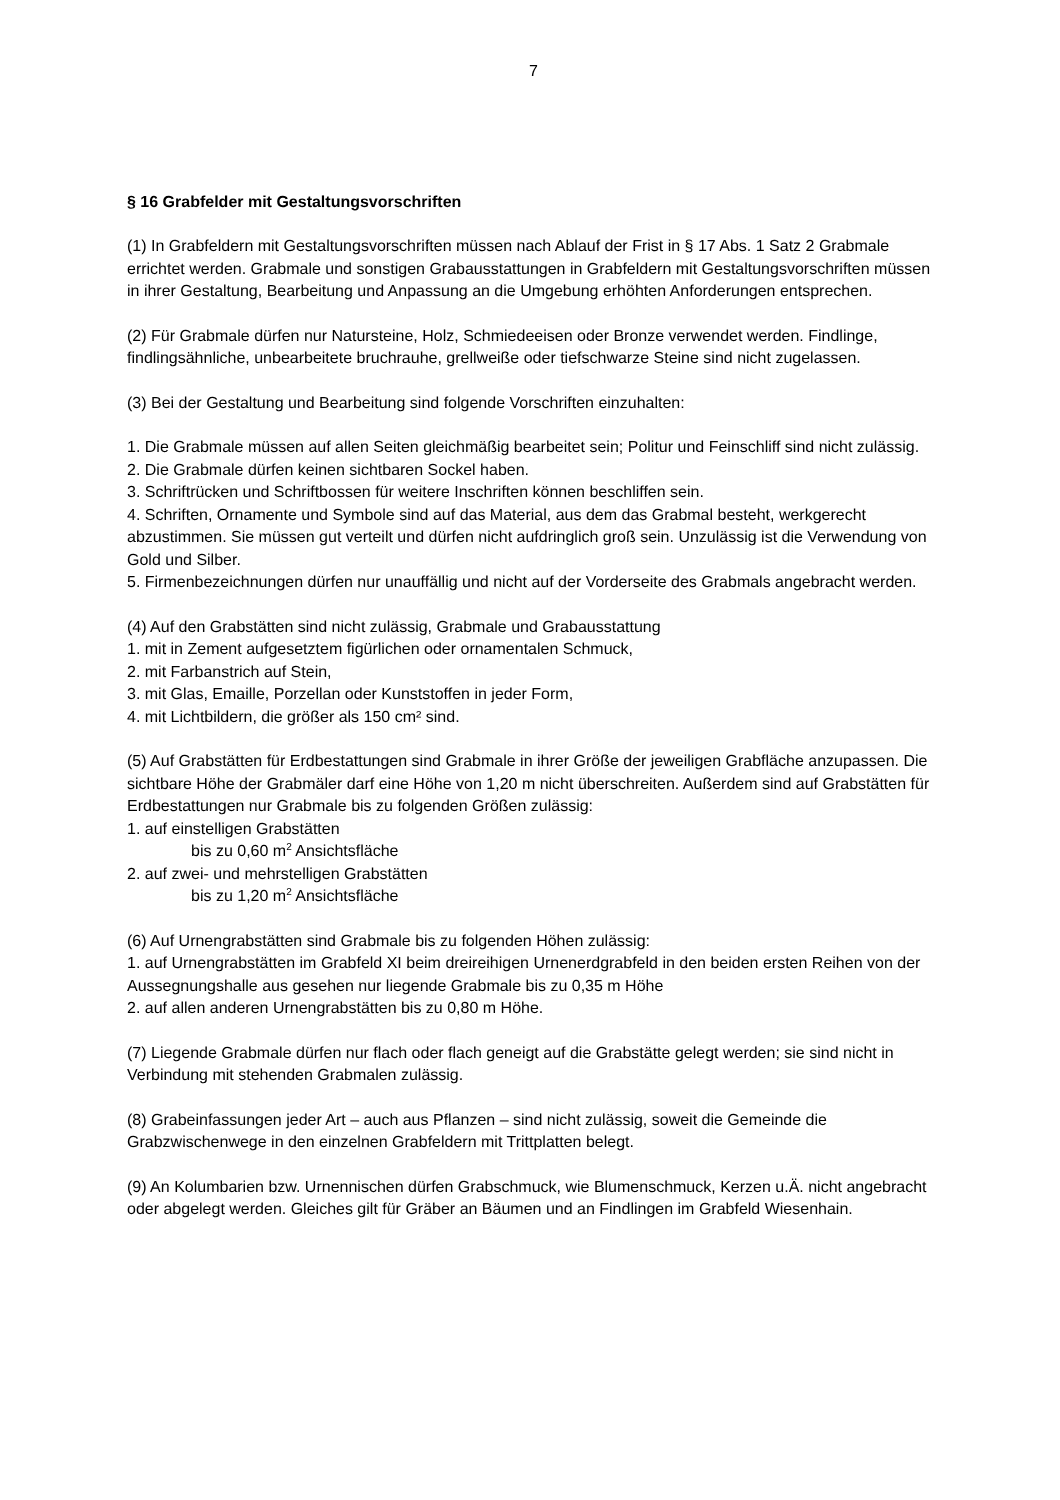7
§ 16 Grabfelder mit Gestaltungsvorschriften
(1) In Grabfeldern mit Gestaltungsvorschriften müssen nach Ablauf der Frist in § 17 Abs. 1 Satz 2 Grabmale errichtet werden. Grabmale und sonstigen Grabausstattungen in Grabfeldern mit Gestaltungsvorschriften müssen in ihrer Gestaltung, Bearbeitung und Anpassung an die Umgebung erhöhten Anforderungen entsprechen.
(2) Für Grabmale dürfen nur Natursteine, Holz, Schmiedeeisen oder Bronze verwendet werden. Findlinge, findlingsähnliche, unbearbeitete bruchrauhe, grellweiße oder tiefschwarze Steine sind nicht zugelassen.
(3) Bei der Gestaltung und Bearbeitung sind folgende Vorschriften einzuhalten:
1. Die Grabmale müssen auf allen Seiten gleichmäßig bearbeitet sein; Politur und Feinschliff sind nicht zulässig.
2. Die Grabmale dürfen keinen sichtbaren Sockel haben.
3. Schriftrücken und Schriftbossen für weitere Inschriften können beschliffen sein.
4. Schriften, Ornamente und Symbole sind auf das Material, aus dem das Grabmal besteht, werkgerecht abzustimmen. Sie müssen gut verteilt und dürfen nicht aufdringlich groß sein. Unzulässig ist die Verwendung von Gold und Silber.
5. Firmenbezeichnungen dürfen nur unauffällig und nicht auf der Vorderseite des Grabmals angebracht werden.
(4) Auf den Grabstätten sind nicht zulässig, Grabmale und Grabausstattung
1. mit in Zement aufgesetztem figürlichen oder ornamentalen Schmuck,
2. mit Farbanstrich auf Stein,
3. mit Glas, Emaille, Porzellan oder Kunststoffen in jeder Form,
4. mit Lichtbildern, die größer als 150 cm² sind.
(5) Auf Grabstätten für Erdbestattungen sind Grabmale in ihrer Größe der jeweiligen Grabfläche anzupassen. Die sichtbare Höhe der Grabmäler darf eine Höhe von 1,20 m nicht überschreiten. Außerdem sind auf Grabstätten für Erdbestattungen nur Grabmale bis zu folgenden Größen zulässig:
1. auf einstelligen Grabstätten
bis zu 0,60 m<sup>2</sup> Ansichtsfläche
2. auf zwei- und mehrstelligen Grabstätten
bis zu 1,20 m<sup>2</sup> Ansichtsfläche
(6) Auf Urnengrabstätten sind Grabmale bis zu folgenden Höhen zulässig:
1. auf Urnengrabstätten im Grabfeld XI beim dreireihigen Urnenerdgrabfeld in den beiden ersten Reihen von der Aussegnungshalle aus gesehen nur liegende Grabmale bis zu 0,35 m Höhe
2. auf allen anderen Urnengrabstätten bis zu 0,80 m Höhe.
(7) Liegende Grabmale dürfen nur flach oder flach geneigt auf die Grabstätte gelegt werden; sie sind nicht in Verbindung mit stehenden Grabmalen zulässig.
(8) Grabeinfassungen jeder Art – auch aus Pflanzen – sind nicht zulässig, soweit die Gemeinde die Grabzwischenwege in den einzelnen Grabfeldern mit Trittplatten belegt.
(9) An Kolumbarien bzw. Urnennischen dürfen Grabschmuck, wie Blumenschmuck, Kerzen u.Ä. nicht angebracht oder abgelegt werden. Gleiches gilt für Gräber an Bäumen und an Findlingen im Grabfeld Wiesenhain.